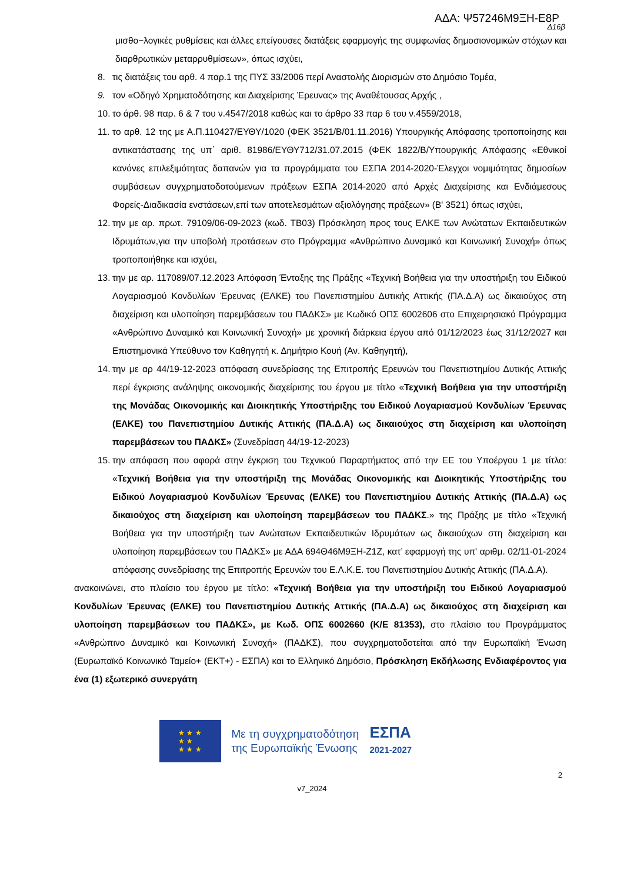ΑΔΑ: Ψ57246Μ9ΞΗ-Ε8Ρ
Δ16β
μισθο−λογικές ρυθμίσεις και άλλες επείγουσες διατάξεις εφαρμογής της συμφωνίας δημοσιονομικών στόχων και διαρθρωτικών μεταρρυθμίσεων», όπως ισχύει,
8. τις διατάξεις του αρθ. 4 παρ.1 της ΠΥΣ 33/2006 περί Αναστολής Διορισμών στο Δημόσιο Τομέα,
9. τον «Οδηγό Χρηματοδότησης και Διαχείρισης Έρευνας» της Αναθέτουσας Αρχής ,
10. το άρθ. 98 παρ. 6 & 7 του ν.4547/2018 καθώς και το άρθρο 33 παρ 6 του ν.4559/2018,
11. το αρθ. 12 της με Α.Π.110427/ΕΥΘΥ/1020 (ΦΕΚ 3521/Β/01.11.2016) Υπουργικής Απόφασης τροποποίησης και αντικατάστασης της υπ΄ αριθ. 81986/ΕΥΘΥ712/31.07.2015 (ΦΕΚ 1822/Β/Υπουργικής Απόφασης «Εθνικοί κανόνες επιλεξιμότητας δαπανών για τα προγράμματα του ΕΣΠΑ 2014-2020-Έλεγχοι νομιμότητας δημοσίων συμβάσεων συγχρηματοδοτούμενων πράξεων ΕΣΠΑ 2014-2020 από Αρχές Διαχείρισης και Ενδιάμεσους Φορείς-Διαδικασία ενστάσεων,επί των αποτελεσμάτων αξιολόγησης πράξεων» (Β' 3521) όπως ισχύει,
12. την με αρ. πρωτ. 79109/06-09-2023 (κωδ. ΤΒ03) Πρόσκληση προς τους ΕΛΚΕ των Ανώτατων Εκπαιδευτικών Ιδρυμάτων,για την υποβολή προτάσεων στο Πρόγραμμα «Ανθρώπινο Δυναμικό και Κοινωνική Συνοχή» όπως τροποποιήθηκε και ισχύει,
13. την με αρ. 117089/07.12.2023 Απόφαση Ένταξης της Πράξης «Τεχνική Βοήθεια για την υποστήριξη του Ειδικού Λογαριασμού Κονδυλίων Έρευνας (ΕΛΚΕ) του Πανεπιστημίου Δυτικής Αττικής (ΠΑ.Δ.Α) ως δικαιούχος στη διαχείριση και υλοποίηση παρεμβάσεων του ΠΑΔΚΣ» με Κωδικό ΟΠΣ 6002606 στο Επιχειρησιακό Πρόγραμμα «Ανθρώπινο Δυναμικό και Κοινωνική Συνοχή» με χρονική διάρκεια έργου από 01/12/2023 έως 31/12/2027 και Επιστημονικά Υπεύθυνο τον Καθηγητή κ. Δημήτριο Κουή (Αν. Καθηγητή),
14. την με αρ 44/19-12-2023 απόφαση συνεδρίασης της Επιτροπής Ερευνών του Πανεπιστημίου Δυτικής Αττικής περί έγκρισης ανάληψης οικονομικής διαχείρισης του έργου με τίτλο «Τεχνική Βοήθεια για την υποστήριξη της Μονάδας Οικονομικής και Διοικητικής Υποστήριξης του Ειδικού Λογαριασμού Κονδυλίων Έρευνας (ΕΛΚΕ) του Πανεπιστημίου Δυτικής Αττικής (ΠΑ.Δ.Α) ως δικαιούχος στη διαχείριση και υλοποίηση παρεμβάσεων του ΠΑΔΚΣ» (Συνεδρίαση 44/19-12-2023)
15. την απόφαση που αφορά στην έγκριση του Τεχνικού Παραρτήματος από την ΕΕ του Υποέργου 1 με τίτλο: «Τεχνική Βοήθεια για την υποστήριξη της Μονάδας Οικονομικής και Διοικητικής Υποστήριξης του Ειδικού Λογαριασμού Κονδυλίων Έρευνας (ΕΛΚΕ) του Πανεπιστημίου Δυτικής Αττικής (ΠΑ.Δ.Α) ως δικαιούχος στη διαχείριση και υλοποίηση παρεμβάσεων του ΠΑΔΚΣ.» της Πράξης με τίτλο «Τεχνική Βοήθεια για την υποστήριξη των Ανώτατων Εκπαιδευτικών Ιδρυμάτων ως δικαιούχων στη διαχείριση και υλοποίηση παρεμβάσεων του ΠΑΔΚΣ» με ΑΔΑ 694Θ46Μ9ΞΗ-Ζ1Ζ, κατ’ εφαρμογή της υπ' αριθμ. 02/11-01-2024 απόφασης συνεδρίασης της Επιτροπής Ερευνών του Ε.Λ.Κ.Ε. του Πανεπιστημίου Δυτικής Αττικής (ΠΑ.Δ.Α).
ανακοινώνει, στο πλαίσιο του έργου με τίτλο: «Τεχνική Βοήθεια για την υποστήριξη του Ειδικού Λογαριασμού Κονδυλίων Έρευνας (ΕΛΚΕ) του Πανεπιστημίου Δυτικής Αττικής (ΠΑ.Δ.Α) ως δικαιούχος στη διαχείριση και υλοποίηση παρεμβάσεων του ΠΑΔΚΣ», με Κωδ. ΟΠΣ 6002660 (Κ/Ε 81353), στο πλαίσιο του Προγράμματος «Ανθρώπινο Δυναμικό και Κοινωνική Συνοχή» (ΠΑΔΚΣ), που συγχρηματοδοτείται από την Ευρωπαϊκή Ένωση (Ευρωπαϊκό Κοινωνικό Ταμείο+ (ΕΚΤ+) - ΕΣΠΑ) και το Ελληνικό Δημόσιο, Πρόσκληση Εκδήλωσης Ενδιαφέροντος για ένα (1) εξωτερικό συνεργάτη
★ ★ ★
★ ★
★ ★ ★
Με τη συγχρηματοδότηση
της Ευρωπαϊκής Ένωσης
ΕΣΠΑ
2021-2027
2
v7_2024